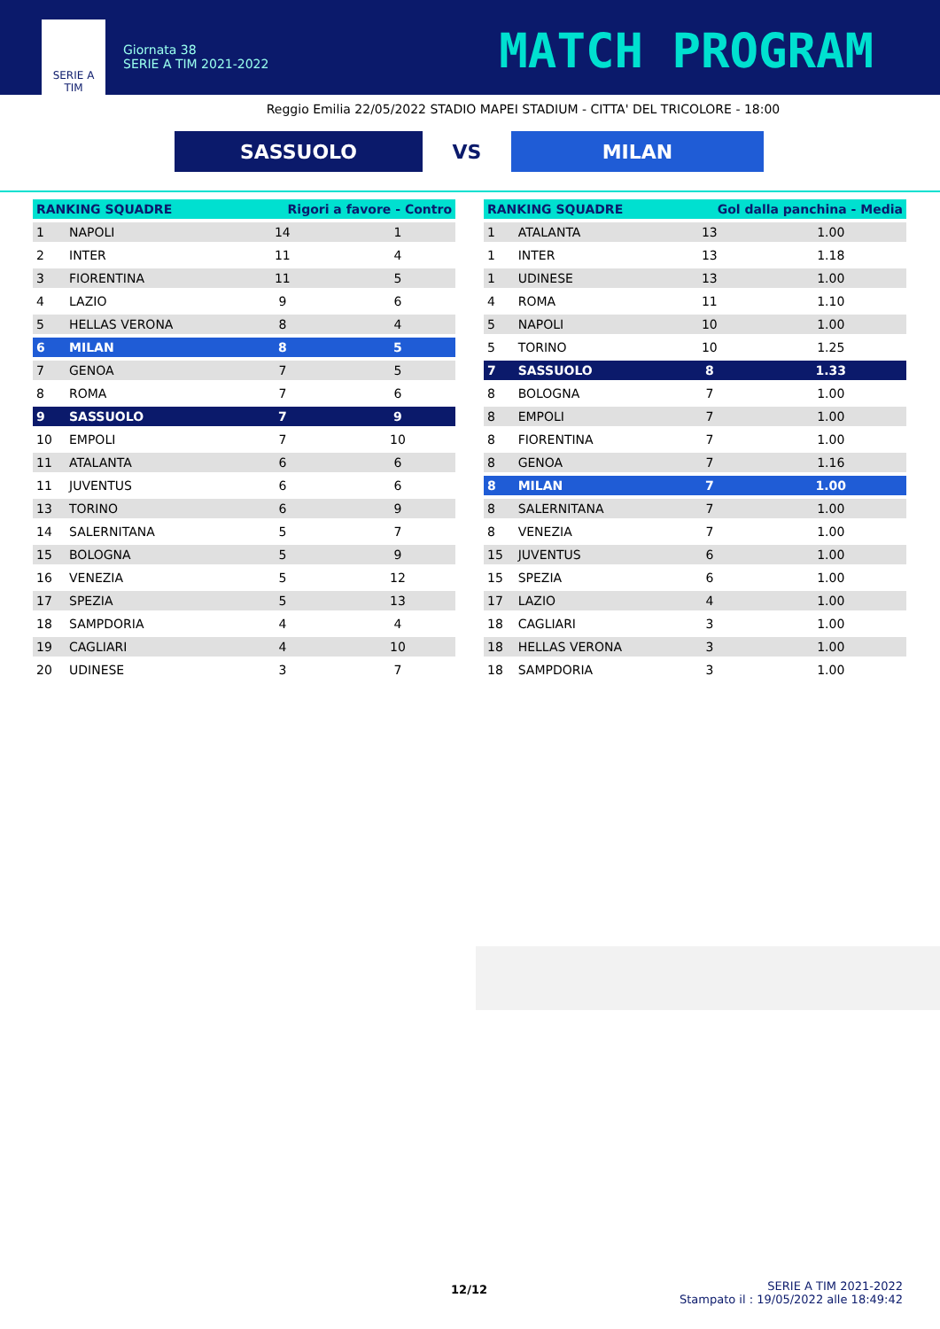SERIE A
TIM
Giornata 38
SERIE A TIM 2021-2022
MATCH PROGRAM
Reggio Emilia 22/05/2022 STADIO MAPEI STADIUM - CITTA' DEL TRICOLORE - 18:00
SASSUOLO
VS
MILAN
| RANKING SQUADRE | | Rigori a favore - Contro | |
| --- | --- | --- | --- |
| 1 | NAPOLI | 14 | 1 |
| 2 | INTER | 11 | 4 |
| 3 | FIORENTINA | 11 | 5 |
| 4 | LAZIO | 9 | 6 |
| 5 | HELLAS VERONA | 8 | 4 |
| 6 | MILAN | 8 | 5 |
| 7 | GENOA | 7 | 5 |
| 8 | ROMA | 7 | 6 |
| 9 | SASSUOLO | 7 | 9 |
| 10 | EMPOLI | 7 | 10 |
| 11 | ATALANTA | 6 | 6 |
| 11 | JUVENTUS | 6 | 6 |
| 13 | TORINO | 6 | 9 |
| 14 | SALERNITANA | 5 | 7 |
| 15 | BOLOGNA | 5 | 9 |
| 16 | VENEZIA | 5 | 12 |
| 17 | SPEZIA | 5 | 13 |
| 18 | SAMPDORIA | 4 | 4 |
| 19 | CAGLIARI | 4 | 10 |
| 20 | UDINESE | 3 | 7 |
| RANKING SQUADRE | | Gol dalla panchina - Media | |
| --- | --- | --- | --- |
| 1 | ATALANTA | 13 | 1.00 |
| 1 | INTER | 13 | 1.18 |
| 1 | UDINESE | 13 | 1.00 |
| 4 | ROMA | 11 | 1.10 |
| 5 | NAPOLI | 10 | 1.00 |
| 5 | TORINO | 10 | 1.25 |
| 7 | SASSUOLO | 8 | 1.33 |
| 8 | BOLOGNA | 7 | 1.00 |
| 8 | EMPOLI | 7 | 1.00 |
| 8 | FIORENTINA | 7 | 1.00 |
| 8 | GENOA | 7 | 1.16 |
| 8 | MILAN | 7 | 1.00 |
| 8 | SALERNITANA | 7 | 1.00 |
| 8 | VENEZIA | 7 | 1.00 |
| 15 | JUVENTUS | 6 | 1.00 |
| 15 | SPEZIA | 6 | 1.00 |
| 17 | LAZIO | 4 | 1.00 |
| 18 | CAGLIARI | 3 | 1.00 |
| 18 | HELLAS VERONA | 3 | 1.00 |
| 18 | SAMPDORIA | 3 | 1.00 |
12/12
SERIE A TIM 2021-2022
Stampato il : 19/05/2022 alle 18:49:42